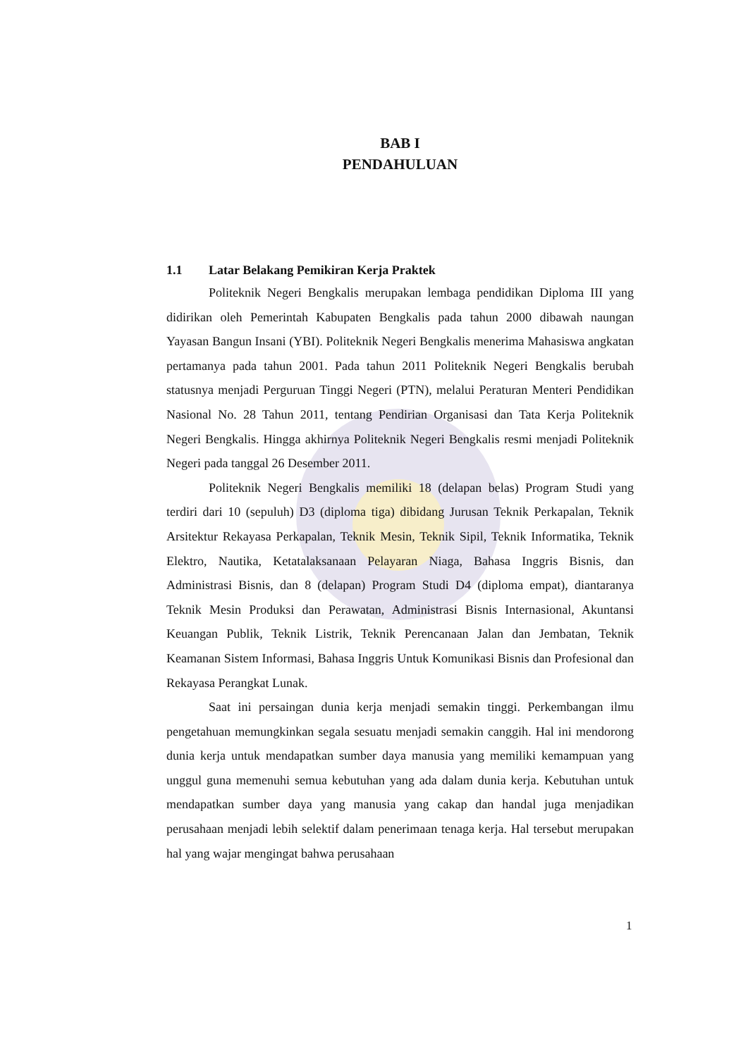BAB I
PENDAHULUAN
1.1 Latar Belakang Pemikiran Kerja Praktek
Politeknik Negeri Bengkalis merupakan lembaga pendidikan Diploma III yang didirikan oleh Pemerintah Kabupaten Bengkalis pada tahun 2000 dibawah naungan Yayasan Bangun Insani (YBI). Politeknik Negeri Bengkalis menerima Mahasiswa angkatan pertamanya pada tahun 2001. Pada tahun 2011 Politeknik Negeri Bengkalis berubah statusnya menjadi Perguruan Tinggi Negeri (PTN), melalui Peraturan Menteri Pendidikan Nasional No. 28 Tahun 2011, tentang Pendirian Organisasi dan Tata Kerja Politeknik Negeri Bengkalis. Hingga akhirnya Politeknik Negeri Bengkalis resmi menjadi Politeknik Negeri pada tanggal 26 Desember 2011.
Politeknik Negeri Bengkalis memiliki 18 (delapan belas) Program Studi yang terdiri dari 10 (sepuluh) D3 (diploma tiga) dibidang Jurusan Teknik Perkapalan, Teknik Arsitektur Rekayasa Perkapalan, Teknik Mesin, Teknik Sipil, Teknik Informatika, Teknik Elektro, Nautika, Ketatalaksanaan Pelayaran Niaga, Bahasa Inggris Bisnis, dan Administrasi Bisnis, dan 8 (delapan) Program Studi D4 (diploma empat), diantaranya Teknik Mesin Produksi dan Perawatan, Administrasi Bisnis Internasional, Akuntansi Keuangan Publik, Teknik Listrik, Teknik Perencanaan Jalan dan Jembatan, Teknik Keamanan Sistem Informasi, Bahasa Inggris Untuk Komunikasi Bisnis dan Profesional dan Rekayasa Perangkat Lunak.
Saat ini persaingan dunia kerja menjadi semakin tinggi. Perkembangan ilmu pengetahuan memungkinkan segala sesuatu menjadi semakin canggih. Hal ini mendorong dunia kerja untuk mendapatkan sumber daya manusia yang memiliki kemampuan yang unggul guna memenuhi semua kebutuhan yang ada dalam dunia kerja. Kebutuhan untuk mendapatkan sumber daya yang manusia yang cakap dan handal juga menjadikan perusahaan menjadi lebih selektif dalam penerimaan tenaga kerja. Hal tersebut merupakan hal yang wajar mengingat bahwa perusahaan
1